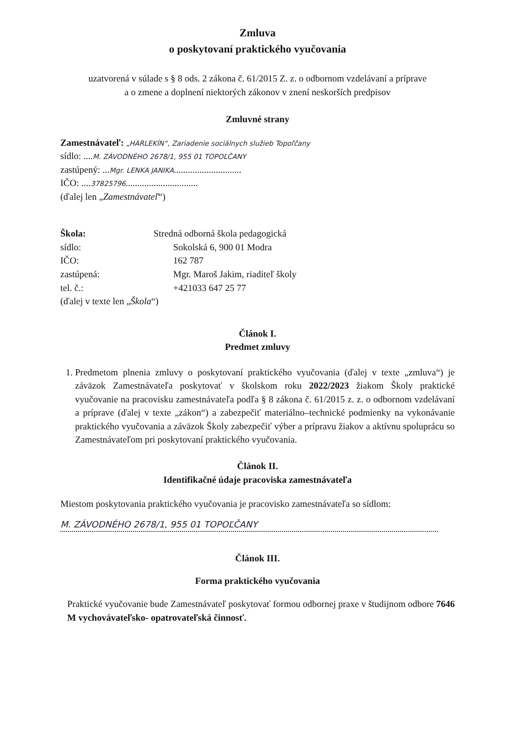Zmluva
o poskytovaní praktického vyučovania
uzatvorená v súlade s § 8 ods. 2 zákona č. 61/2015 Z. z. o odbornom vzdelávaní a príprave
a o zmene a doplnení niektorých zákonov v znení neskorších predpisov
Zmluvné strany
Zamestnávateľ: „HARLEKÍN“, Zariadenie sociálnych služieb Topoľčany
sídlo: ....M. ZÁVODNÉHO 2678/1, 955 01 TOPOĽČANY
zastúpený: ...Mgr. LENKA JANIKA.............................
IČO: ....37825796...............................
(ďalej len „Zamestnávateľ“)
Škola: Stredná odborná škola pedagogická
sídlo: Sokolská 6, 900 01 Modra
IČO: 162 787
zastúpená: Mgr. Maroš Jakim, riaditeľ školy
tel. č.: +421033 647 25 77
(ďalej v texte len „Škola“)
Článok I.
Predmet zmluvy
1. Predmetom plnenia zmluvy o poskytovaní praktického vyučovania (ďalej v texte „zmluva“) je záväzok Zamestnávateľa poskytovať v školskom roku 2022/2023 žiakom Školy praktické vyučovanie na pracovisku zamestnávateľa podľa § 8 zákona č. 61/2015 z. z. o odbornom vzdelávaní a príprave (ďalej v texte „zákon“) a zabezpečiť materiálno–technické podmienky na vykonávanie praktického vyučovania a záväzok Školy zabezpečiť výber a prípravu žiakov a aktívnu spoluprácu so Zamestnávateľom pri poskytovaní praktického vyučovania.
Článok II.
Identifikačné údaje pracoviska zamestnávateľa
Miestom poskytovania praktického vyučovania je pracovisko zamestnávateľa so sídlom:
M. ZÁVODNÉHO 2678/1, 955 01 TOPOĽČANY
Článok III.
Forma praktického vyučovania
Praktické vyučovanie bude Zamestnávateľ poskytovať formou odbornej praxe v študijnom odbore 7646 M vychovávateľsko- opatrovateľská činnosť.